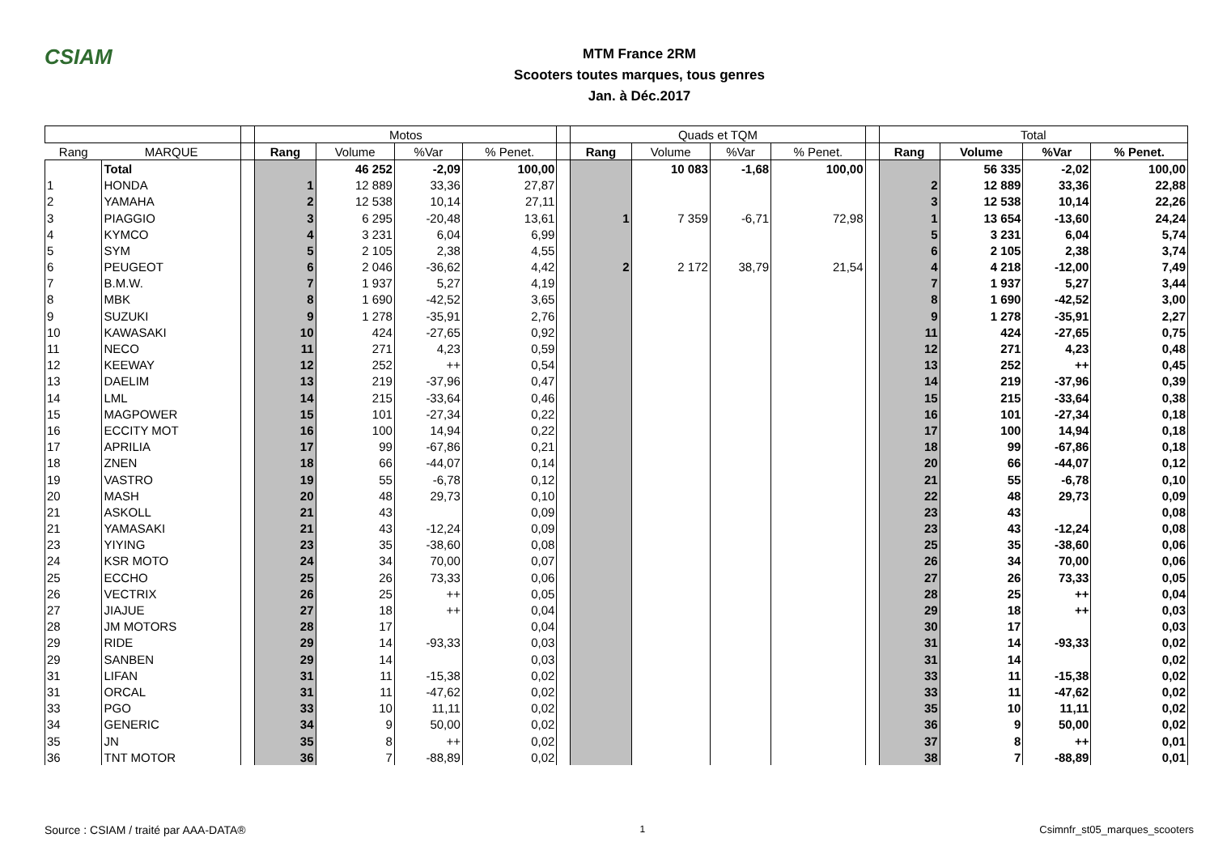CSIAM
MTM France 2RM
Scooters toutes marques, tous genres
Jan. à Déc.2017
| | | | Motos | | | | | Quads et TQM | | | | | Total | | | |
| Rang | MARQUE | | Rang | Volume | %Var | % Penet. | | Rang | Volume | %Var | % Penet. | | Rang | Volume | %Var | % Penet. |
| | Total | | | 46 252 | -2,09 | 100,00 | | | 10 083 | -1,68 | 100,00 | | | 56 335 | -2,02 | 100,00 |
| 1 | HONDA | | 1 | 12 889 | 33,36 | 27,87 | | | | | | | 2 | 12 889 | 33,36 | 22,88 |
| 2 | YAMAHA | | 2 | 12 538 | 10,14 | 27,11 | | | | | | | 3 | 12 538 | 10,14 | 22,26 |
| 3 | PIAGGIO | | 3 | 6 295 | -20,48 | 13,61 | | 1 | 7 359 | -6,71 | 72,98 | | 1 | 13 654 | -13,60 | 24,24 |
| 4 | KYMCO | | 4 | 3 231 | 6,04 | 6,99 | | | | | | | 5 | 3 231 | 6,04 | 5,74 |
| 5 | SYM | | 5 | 2 105 | 2,38 | 4,55 | | | | | | | 6 | 2 105 | 2,38 | 3,74 |
| 6 | PEUGEOT | | 6 | 2 046 | -36,62 | 4,42 | | 2 | 2 172 | 38,79 | 21,54 | | 4 | 4 218 | -12,00 | 7,49 |
| 7 | B.M.W. | | 7 | 1 937 | 5,27 | 4,19 | | | | | | | 7 | 1 937 | 5,27 | 3,44 |
| 8 | MBK | | 8 | 1 690 | -42,52 | 3,65 | | | | | | | 8 | 1 690 | -42,52 | 3,00 |
| 9 | SUZUKI | | 9 | 1 278 | -35,91 | 2,76 | | | | | | | 9 | 1 278 | -35,91 | 2,27 |
| 10 | KAWASAKI | | 10 | 424 | -27,65 | 0,92 | | | | | | | 11 | 424 | -27,65 | 0,75 |
| 11 | NECO | | 11 | 271 | 4,23 | 0,59 | | | | | | | 12 | 271 | 4,23 | 0,48 |
| 12 | KEEWAY | | 12 | 252 | ++ | 0,54 | | | | | | | 13 | 252 | ++ | 0,45 |
| 13 | DAELIM | | 13 | 219 | -37,96 | 0,47 | | | | | | | 14 | 219 | -37,96 | 0,39 |
| 14 | LML | | 14 | 215 | -33,64 | 0,46 | | | | | | | 15 | 215 | -33,64 | 0,38 |
| 15 | MAGPOWER | | 15 | 101 | -27,34 | 0,22 | | | | | | | 16 | 101 | -27,34 | 0,18 |
| 16 | ECCITY MOT | | 16 | 100 | 14,94 | 0,22 | | | | | | | 17 | 100 | 14,94 | 0,18 |
| 17 | APRILIA | | 17 | 99 | -67,86 | 0,21 | | | | | | | 18 | 99 | -67,86 | 0,18 |
| 18 | ZNEN | | 18 | 66 | -44,07 | 0,14 | | | | | | | 20 | 66 | -44,07 | 0,12 |
| 19 | VASTRO | | 19 | 55 | -6,78 | 0,12 | | | | | | | 21 | 55 | -6,78 | 0,10 |
| 20 | MASH | | 20 | 48 | 29,73 | 0,10 | | | | | | | 22 | 48 | 29,73 | 0,09 |
| 21 | ASKOLL | | 21 | 43 | | 0,09 | | | | | | | 23 | 43 | | 0,08 |
| 21 | YAMASAKI | | 21 | 43 | -12,24 | 0,09 | | | | | | | 23 | 43 | -12,24 | 0,08 |
| 23 | YIYING | | 23 | 35 | -38,60 | 0,08 | | | | | | | 25 | 35 | -38,60 | 0,06 |
| 24 | KSR MOTO | | 24 | 34 | 70,00 | 0,07 | | | | | | | 26 | 34 | 70,00 | 0,06 |
| 25 | ECCHO | | 25 | 26 | 73,33 | 0,06 | | | | | | | 27 | 26 | 73,33 | 0,05 |
| 26 | VECTRIX | | 26 | 25 | ++ | 0,05 | | | | | | | 28 | 25 | ++ | 0,04 |
| 27 | JIAJUE | | 27 | 18 | ++ | 0,04 | | | | | | | 29 | 18 | ++ | 0,03 |
| 28 | JM MOTORS | | 28 | 17 | | 0,04 | | | | | | | 30 | 17 | | 0,03 |
| 29 | RIDE | | 29 | 14 | -93,33 | 0,03 | | | | | | | 31 | 14 | -93,33 | 0,02 |
| 29 | SANBEN | | 29 | 14 | | 0,03 | | | | | | | 31 | 14 | | 0,02 |
| 31 | LIFAN | | 31 | 11 | -15,38 | 0,02 | | | | | | | 33 | 11 | -15,38 | 0,02 |
| 31 | ORCAL | | 31 | 11 | -47,62 | 0,02 | | | | | | | 33 | 11 | -47,62 | 0,02 |
| 33 | PGO | | 33 | 10 | 11,11 | 0,02 | | | | | | | 35 | 10 | 11,11 | 0,02 |
| 34 | GENERIC | | 34 | 9 | 50,00 | 0,02 | | | | | | | 36 | 9 | 50,00 | 0,02 |
| 35 | JN | | 35 | 8 | ++ | 0,02 | | | | | | | 37 | 8 | ++ | 0,01 |
| 36 | TNT MOTOR | | 36 | 7 | -88,89 | 0,02 | | | | | | | 38 | 7 | -88,89 | 0,01 |
Source : CSIAM / traité par AAA-DATA® 1 Csimnfr_st05_marques_scooters